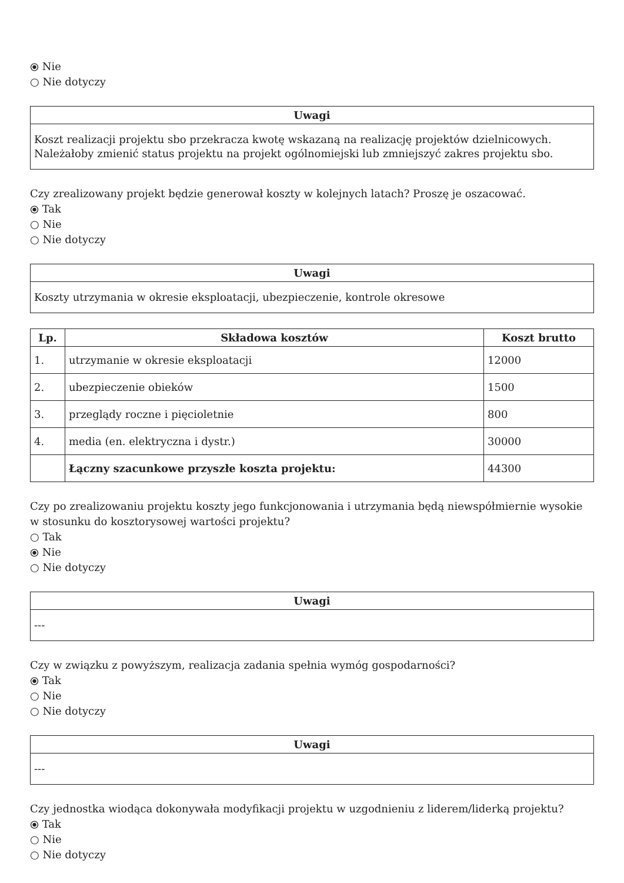⦿ Nie
○ Nie dotyczy
| Uwagi |
| --- |
| Koszt realizacji projektu sbo przekracza kwotę wskazaną na realizację projektów dzielnicowych. Należałoby zmienić status projektu na projekt ogólnomiejski lub zmniejszyć zakres projektu sbo. |
Czy zrealizowany projekt będzie generował koszty w kolejnych latach? Proszę je oszacować.
⦿ Tak
○ Nie
○ Nie dotyczy
| Uwagi |
| --- |
| Koszty utrzymania w okresie eksploatacji, ubezpieczenie, kontrole okresowe |
| Lp. | Składowa kosztów | Koszt brutto |
| --- | --- | --- |
| 1. | utrzymanie w okresie eksploatacji | 12000 |
| 2. | ubezpieczenie obieków | 1500 |
| 3. | przeglądy roczne i pięcioletnie | 800 |
| 4. | media (en. elektryczna i dystr.) | 30000 |
| | Łączny szacunkowe przyszłe koszta projektu: | 44300 |
Czy po zrealizowaniu projektu koszty jego funkcjonowania i utrzymania będą niewspółmiernie wysokie w stosunku do kosztorysowej wartości projektu?
○ Tak
⦿ Nie
○ Nie dotyczy
| Uwagi |
| --- |
| --- |
Czy w związku z powyższym, realizacja zadania spełnia wymóg gospodarności?
⦿ Tak
○ Nie
○ Nie dotyczy
| Uwagi |
| --- |
| --- |
Czy jednostka wiodąca dokonywała modyfikacji projektu w uzgodnieniu z liderem/liderką projektu?
⦿ Tak
○ Nie
○ Nie dotyczy